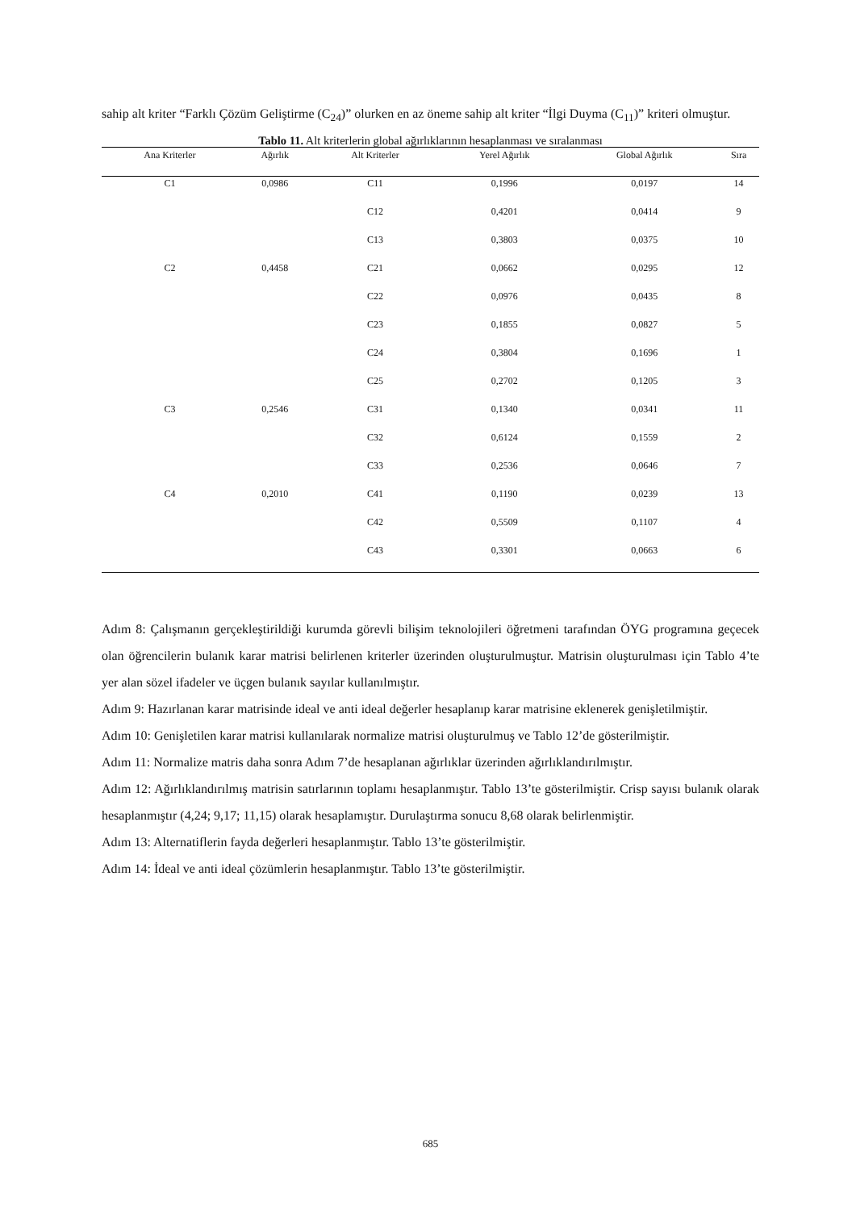sahip alt kriter “Farklı Çözüm Geliştirme (C<sub>24</sub>)” olurken en az öneme sahip alt kriter “İlgi Duyma (C<sub>11</sub>)” kriteri olmuştur.
Tablo 11. Alt kriterlerin global ağırlıklarının hesaplanması ve sıralanması
| Ana Kriterler | Ağırlık | Alt Kriterler | Yerel Ağırlık | Global Ağırlık | Sıra |
| --- | --- | --- | --- | --- | --- |
| C1 | 0,0986 | C11 | 0,1996 | 0,0197 | 14 |
| | | C12 | 0,4201 | 0,0414 | 9 |
| | | C13 | 0,3803 | 0,0375 | 10 |
| C2 | 0,4458 | C21 | 0,0662 | 0,0295 | 12 |
| | | C22 | 0,0976 | 0,0435 | 8 |
| | | C23 | 0,1855 | 0,0827 | 5 |
| | | C24 | 0,3804 | 0,1696 | 1 |
| | | C25 | 0,2702 | 0,1205 | 3 |
| C3 | 0,2546 | C31 | 0,1340 | 0,0341 | 11 |
| | | C32 | 0,6124 | 0,1559 | 2 |
| | | C33 | 0,2536 | 0,0646 | 7 |
| C4 | 0,2010 | C41 | 0,1190 | 0,0239 | 13 |
| | | C42 | 0,5509 | 0,1107 | 4 |
| | | C43 | 0,3301 | 0,0663 | 6 |
Adım 8: Çalışmanın gerçekleştirildiği kurumda görevli bilişim teknolojileri öğretmeni tarafından ÖYG programına geçecek olan öğrencilerin bulanık karar matrisi belirlenen kriterler üzerinden oluşturulmuştur. Matrisin oluşturulması için Tablo 4’te yer alan sözel ifadeler ve üçgen bulanık sayılar kullanılmıştır.
Adım 9: Hazırlanan karar matrisinde ideal ve anti ideal değerler hesaplanıp karar matrisine eklenerek genişletilmiştir.
Adım 10: Genişletilen karar matrisi kullanılarak normalize matrisi oluşturulmuş ve Tablo 12’de gösterilmiştir.
Adım 11: Normalize matris daha sonra Adım 7’de hesaplanan ağırlıklar üzerinden ağırlıklandırılmıştır.
Adım 12: Ağırlıklandırılmış matrisin satırlarının toplamı hesaplanmıştır. Tablo 13’te gösterilmiştir. Crisp sayısı bulanık olarak hesaplanmıştır (4,24; 9,17; 11,15) olarak hesaplamıştır. Durulaştırma sonucu 8,68 olarak belirlenmiştir.
Adım 13: Alternatiflerin fayda değerleri hesaplanmıştır. Tablo 13’te gösterilmiştir.
Adım 14: İdeal ve anti ideal çözümlerin hesaplanmıştır. Tablo 13’te gösterilmiştir.
685